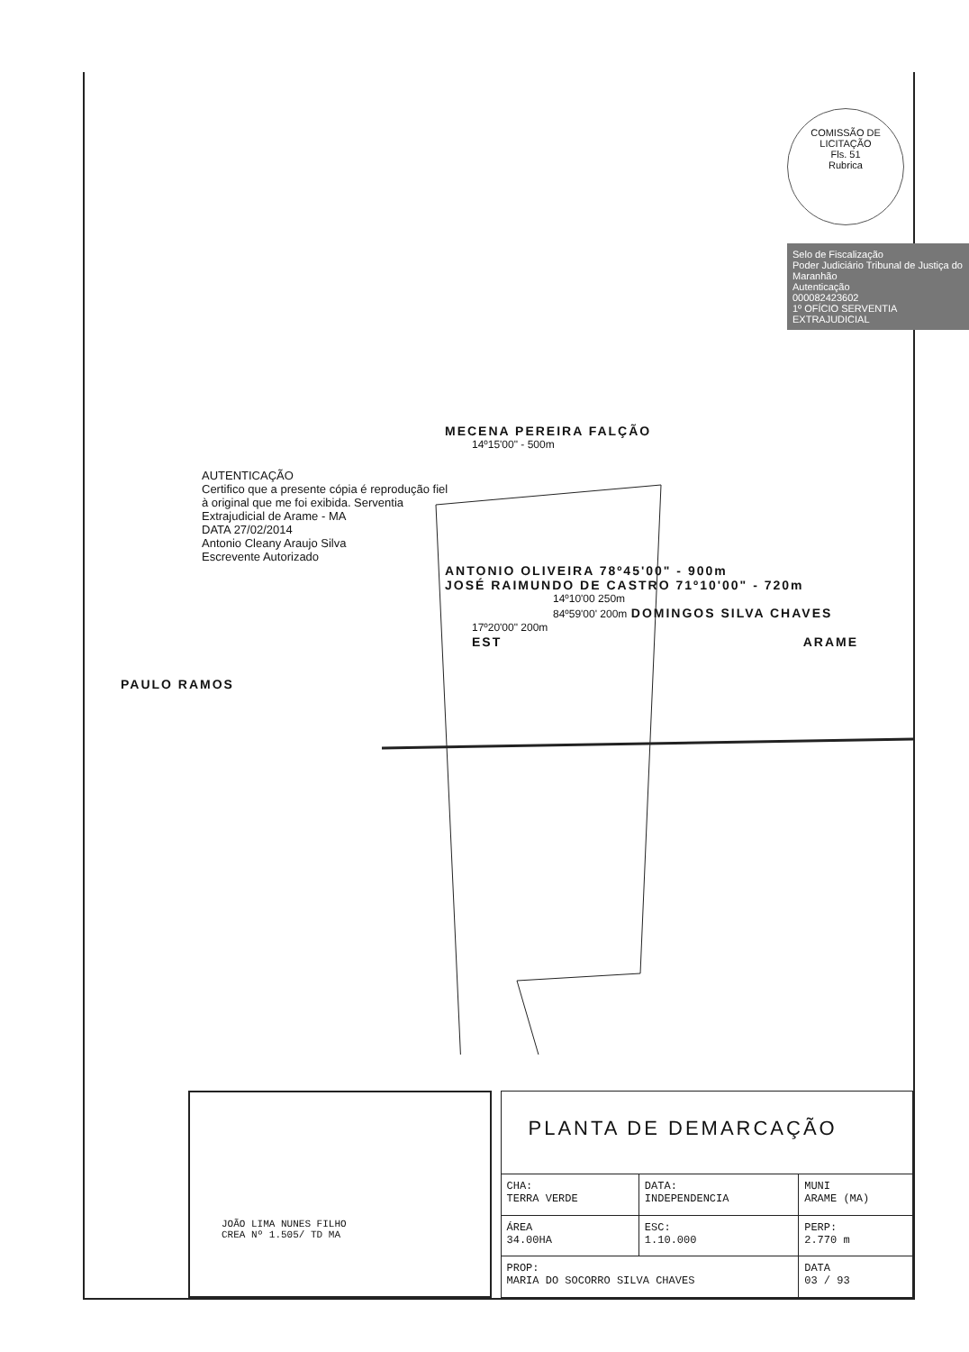COMISSÃO DE LICITAÇÃO
Fls. 51
Rubrica
Selo de Fiscalização
Poder Judiciário Tribunal de Justiça do Maranhão
Autenticação
000082423602
1º OFÍCIO SERVENTIA EXTRAJUDICIAL
MECENA PEREIRA FALÇÃO
14º15'00" - 500m
AUTENTICAÇÃO
Certifico que a presente cópia é reprodução fiel à original que me foi exibida. Serventia Extrajudicial de Arame - MA
DATA 27/02/2014
Antonio Cleany Araujo Silva
Escrevente Autorizado
ANTONIO OLIVEIRA 78º45'00" - 900m
JOSÉ RAIMUNDO DE CASTRO 71º10'00" - 720m
14º10'00 250m
84º59'00' 200m DOMINGOS SILVA CHAVES
17º20'00" 200m
EST ARAME
PAULO RAMOS
JOÃO LIMA NUNES FILHO
CREA Nº 1.505/ TD MA
| PLANTA DE DEMARCAÇÃO | | |
| CHA: TERRA VERDE | DATA: INDEPENDENCIA | MUNI ARAME (MA) |
| ÁREA 34.00HA | ESC: 1.10.000 | PERP: 2.770 m |
| PROP: MARIA DO SOCORRO SILVA CHAVES | | DATA 03 / 93 |